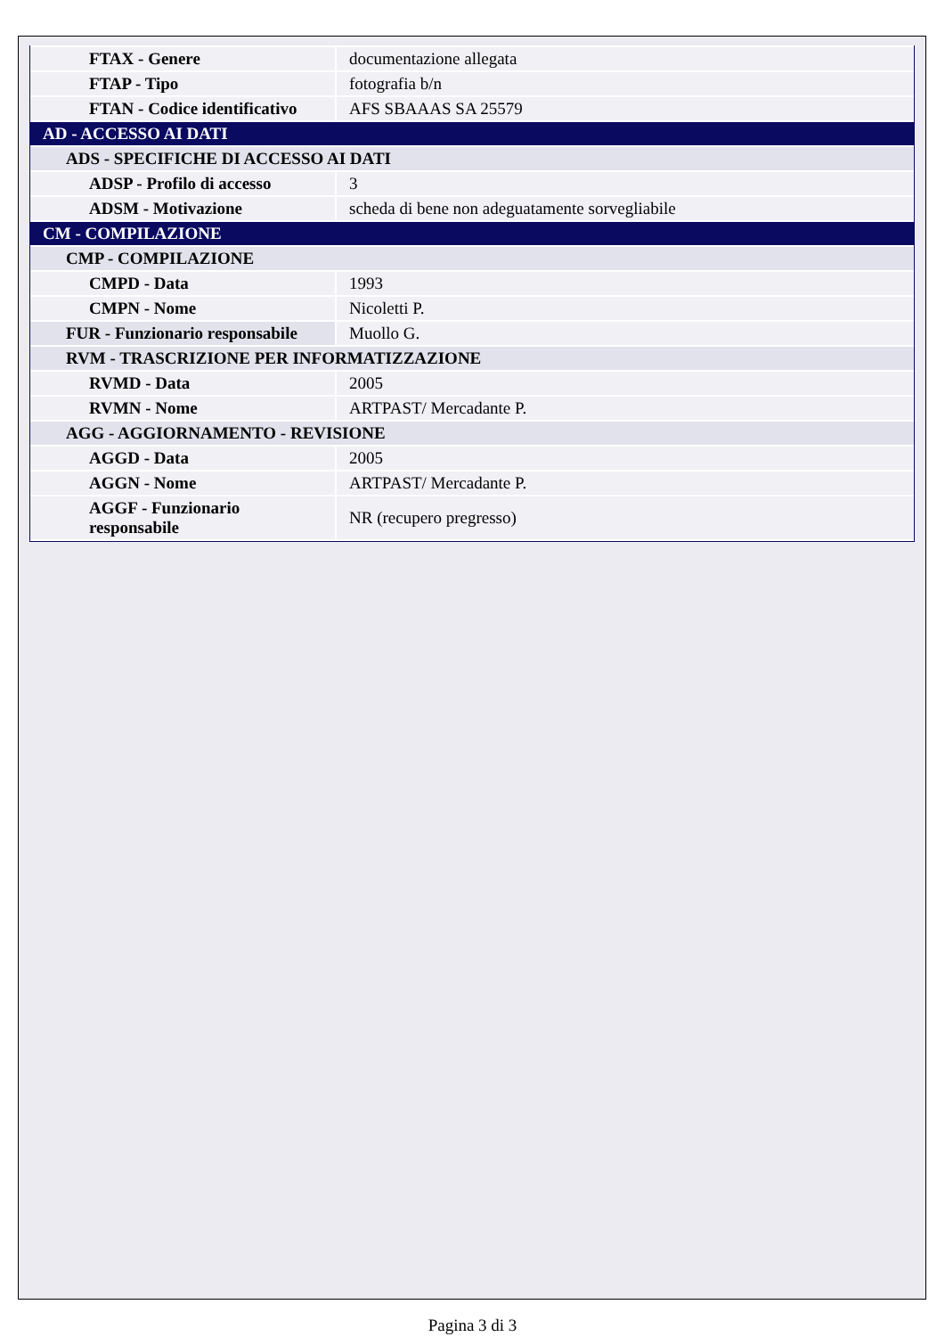| FTAX - Genere | documentazione allegata |
| FTAP - Tipo | fotografia b/n |
| FTAN - Codice identificativo | AFS SBAAAS SA 25579 |
| AD - ACCESSO AI DATI | |
| ADS - SPECIFICHE DI ACCESSO AI DATI | |
| ADSP - Profilo di accesso | 3 |
| ADSM - Motivazione | scheda di bene non adeguatamente sorvegliabile |
| CM - COMPILAZIONE | |
| CMP - COMPILAZIONE | |
| CMPD - Data | 1993 |
| CMPN - Nome | Nicoletti P. |
| FUR - Funzionario responsabile | Muollo G. |
| RVM - TRASCRIZIONE PER INFORMATIZZAZIONE | |
| RVMD - Data | 2005 |
| RVMN - Nome | ARTPAST/ Mercadante P. |
| AGG - AGGIORNAMENTO - REVISIONE | |
| AGGD - Data | 2005 |
| AGGN - Nome | ARTPAST/ Mercadante P. |
| AGGF - Funzionario responsabile | NR (recupero pregresso) |
Pagina 3 di 3